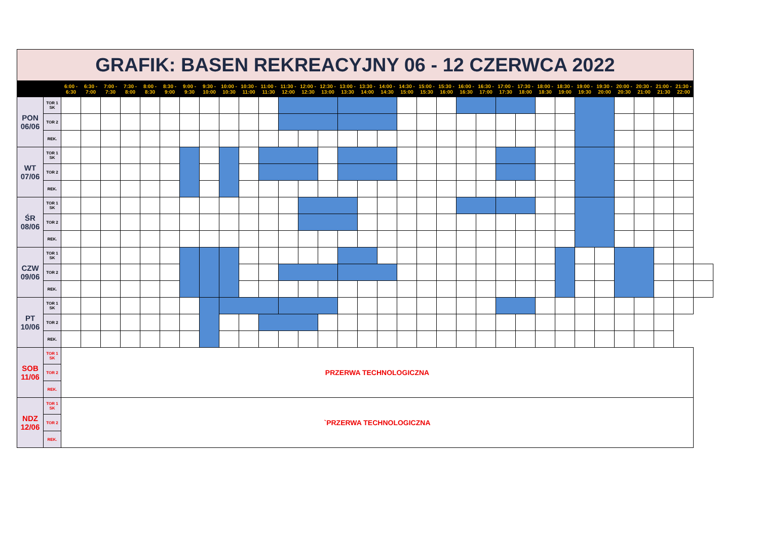| GRAFIK: BASEN REKREACYJNY 06 - 12 CZERWCA 2022 | | | | | | | | | | | | | | | | | | | | | | | | | | | | | | | | | | |
| | | 6:00 - 6:30 | 6:30 - 7:00 | 7:00 - 7:30 | 7:30 - 8:00 | 8:00 - 8:30 | 8:30 - 9:00 | 9:00 - 9:30 | 9:30 - 10:00 | 10:00 - 10:30 | 10:30 - 11:00 | 11:00 - 11:30 | 11:30 - 12:00 | 12:00 - 12:30 | 12:30 - 13:00 | 13:00 - 13:30 | 13:30 - 14:00 | 14:00 - 14:30 | 14:30 - 15:00 | 15:00 - 15:30 | 15:30 - 16:00 | 16:00 - 16:30 | 16:30 - 17:00 | 17:00 - 17:30 | 17:30 - 18:00 | 18:00 - 18:30 | 18:30 - 19:00 | 19:00 - 19:30 | 19:30 - 20:00 | 20:00 - 20:30 | 20:30 - 21:00 | 21:00 - 21:30 | 21:30 - 22:00 | |
| PON 06/06 | TOR 1 SK | | | | | | | | | | | | | | | | | | | | | | | | | | | | | | | | | |
| | TOR 2 | | | | | | | | | | | | | | | | | | | | | | | | | | | | | | | | | |
| | REK. | | | | | | | | | | | | | | | | | | | | | | | | | | | | | | | | | |
| WT 07/06 | TOR 1 SK | | | | | | | | | | | | | | | | | | | | | | | | | | | | | | | | | |
| | TOR 2 | | | | | | | | | | | | | | | | | | | | | | | | | | | | | | | | | |
| | REK. | | | | | | | | | | | | | | | | | | | | | | | | | | | | | | | | | |
| ŚR 08/06 | TOR 1 SK | | | | | | | | | | | | | | | | | | | | | | | | | | | | | | | | | |
| | TOR 2 | | | | | | | | | | | | | | | | | | | | | | | | | | | | | | | | | |
| | REK. | | | | | | | | | | | | | | | | | | | | | | | | | | | | | | | | | |
| CZW 09/06 | TOR 1 SK | | | | | | | | | | | | | | | | | | | | | | | | | | | | | | | | | |
| | TOR 2 | | | | | | | | | | | | | | | | | | | | | | | | | | | | | | | | | |
| | REK. | | | | | | | | | | | | | | | | | | | | | | | | | | | | | | | | | |
| PT 10/06 | TOR 1 SK | | | | | | | | | | | | | | | | | | | | | | | | | | | | | | | | | |
| | TOR 2 | | | | | | | | | | | | | | | | | | | | | | | | | | | | | | | | | |
| | REK. | | | | | | | | | | | | | | | | | | | | | | | | | | | | | | | | | |
| SOB 11/06 | TOR 1 SK | PRZERWA TECHNOLOGICZNA | | | | | | | | | | | | | | | | | | | | | | | | | | | | | | | | |
| | TOR 2 | | | | | | | | | | | | | | | | | | | | | | | | | | | | | | | | | |
| | REK. | | | | | | | | | | | | | | | | | | | | | | | | | | | | | | | | | |
| NDZ 12/06 | TOR 1 SK | `PRZERWA TECHNOLOGICZNA | | | | | | | | | | | | | | | | | | | | | | | | | | | | | | | | |
| | TOR 2 | | | | | | | | | | | | | | | | | | | | | | | | | | | | | | | | | |
| | REK. | | | | | | | | | | | | | | | | | | | | | | | | | | | | | | | | | |